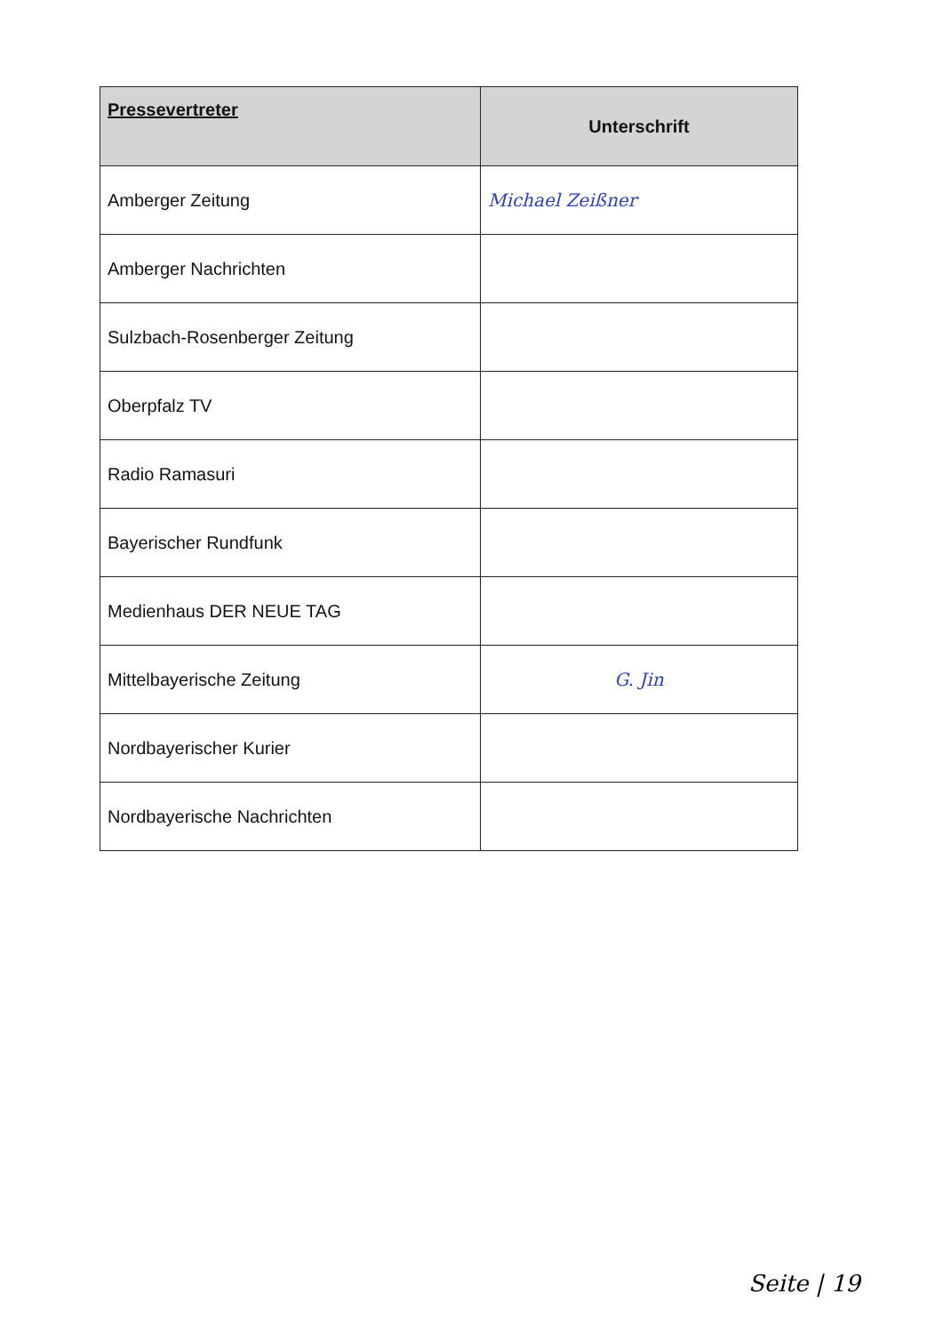| Pressevertreter | Unterschrift |
| --- | --- |
| Amberger Zeitung | Michael Zeißner |
| Amberger Nachrichten | |
| Sulzbach-Rosenberger Zeitung | |
| Oberpfalz TV | |
| Radio Ramasuri | |
| Bayerischer Rundfunk | |
| Medienhaus DER NEUE TAG | |
| Mittelbayerische Zeitung | G. Jin |
| Nordbayerischer Kurier | |
| Nordbayerische Nachrichten | |
Seite | 19